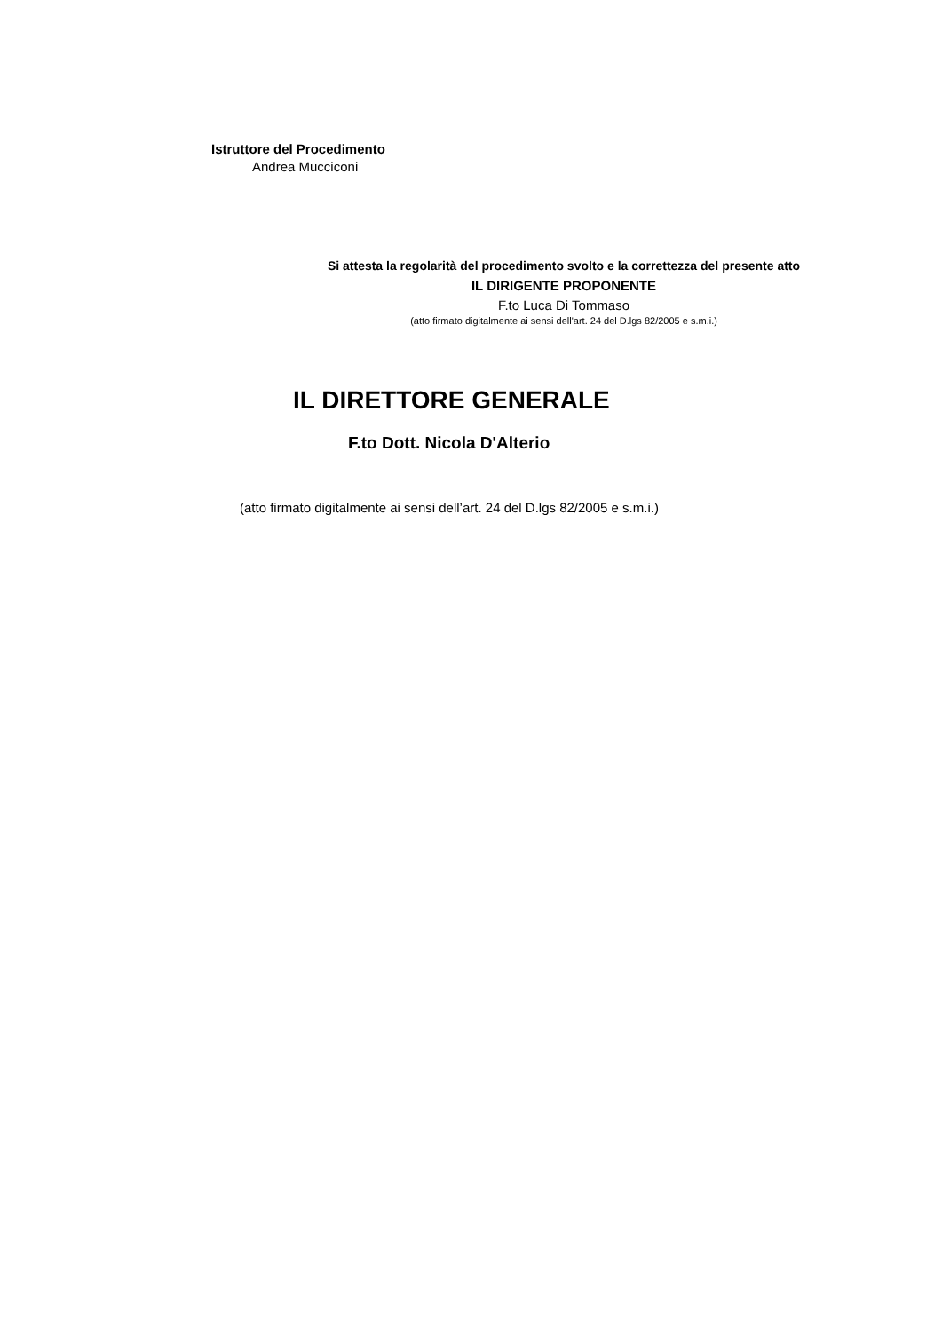Istruttore del Procedimento
Andrea Mucciconi
Si attesta la regolarità del procedimento svolto e la correttezza del presente atto
IL DIRIGENTE PROPONENTE
F.to Luca Di Tommaso
(atto firmato digitalmente ai sensi dell'art. 24 del D.lgs 82/2005 e s.m.i.)
IL DIRETTORE GENERALE
F.to Dott. Nicola D'Alterio
(atto firmato digitalmente ai sensi dell’art. 24 del D.lgs 82/2005 e s.m.i.)